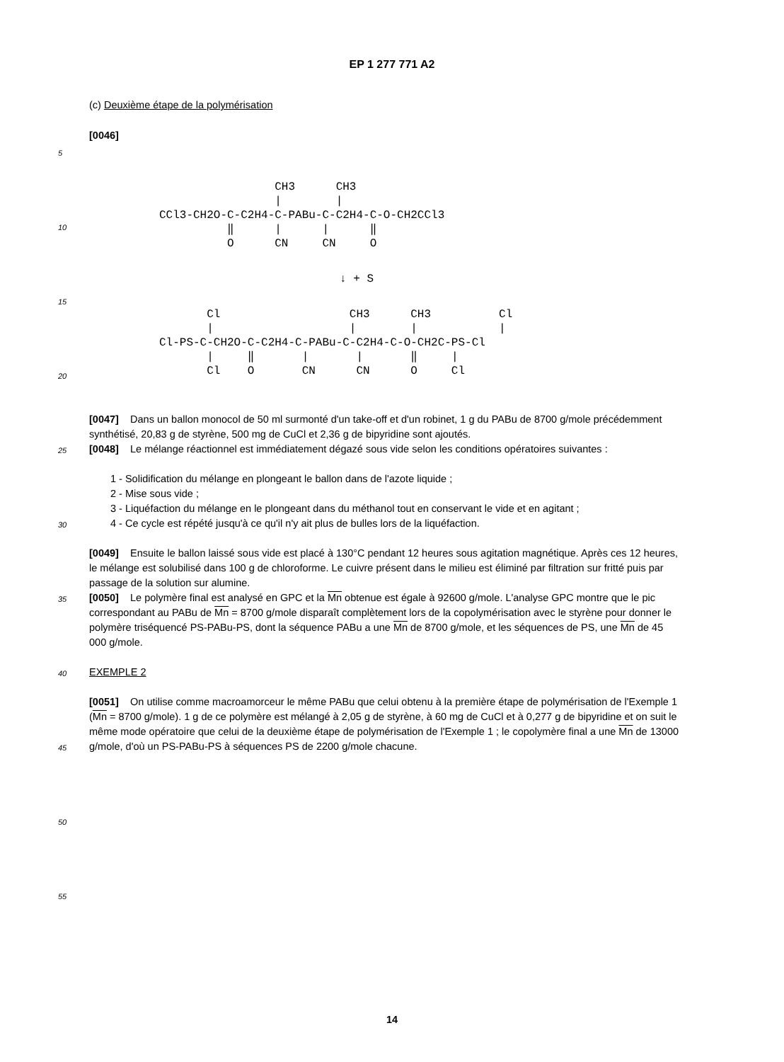EP 1 277 771 A2
5
10
15
20
25
30
35
40
45
50
55
(c) Deuxième étape de la polymérisation
[0046]
                 CH3      CH3
                 |        |
CCl3-CH2O-C-C2H4-C-PABu-C-C2H4-C-O-CH2CCl3
          ‖      |      |      ‖
          O      CN     CN     O
↓ + S
       Cl                   CH3      CH3          Cl
       |                    |        |            |
Cl-PS-C-CH2O-C-C2H4-C-PABu-C-C2H4-C-O-CH2C-PS-Cl
       |     ‖       |       |       ‖     |
       Cl    O       CN      CN      O     Cl
[0047] Dans un ballon monocol de 50 ml surmonté d'un take-off et d'un robinet, 1 g du PABu de 8700 g/mole précédemment synthétisé, 20,83 g de styrène, 500 mg de CuCl et 2,36 g de bipyridine sont ajoutés.
[0048] Le mélange réactionnel est immédiatement dégazé sous vide selon les conditions opératoires suivantes :
1 - Solidification du mélange en plongeant le ballon dans de l'azote liquide ;
2 - Mise sous vide ;
3 - Liquéfaction du mélange en le plongeant dans du méthanol tout en conservant le vide et en agitant ;
4 - Ce cycle est répété jusqu'à ce qu'il n'y ait plus de bulles lors de la liquéfaction.
[0049] Ensuite le ballon laissé sous vide est placé à 130°C pendant 12 heures sous agitation magnétique. Après ces 12 heures, le mélange est solubilisé dans 100 g de chloroforme. Le cuivre présent dans le milieu est éliminé par filtration sur fritté puis par passage de la solution sur alumine.
[0050] Le polymère final est analysé en GPC et la Mn obtenue est égale à 92600 g/mole. L'analyse GPC montre que le pic correspondant au PABu de Mn = 8700 g/mole disparaît complètement lors de la copolymérisation avec le styrène pour donner le polymère triséquencé PS-PABu-PS, dont la séquence PABu a une Mn de 8700 g/mole, et les séquences de PS, une Mn de 45 000 g/mole.
EXEMPLE 2
[0051] On utilise comme macroamorceur le même PABu que celui obtenu à la première étape de polymérisation de l'Exemple 1 (Mn = 8700 g/mole). 1 g de ce polymère est mélangé à 2,05 g de styrène, à 60 mg de CuCl et à 0,277 g de bipyridine et on suit le même mode opératoire que celui de la deuxième étape de polymérisation de l'Exemple 1 ; le copolymère final a une Mn de 13000 g/mole, d'où un PS-PABu-PS à séquences PS de 2200 g/mole chacune.
14